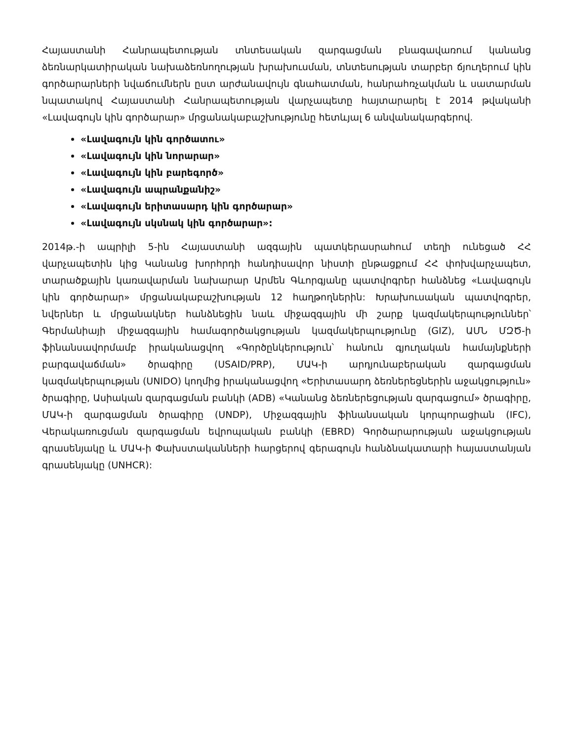Հայաստանի Հանրապետության տնտեսական զարգացման բնագավառում կանանց ձեռնարկատիրական նախաձեռնողության խրախուսման, տնտեսության տարբեր ճյուղերում կին գործարարների նվաճումներն ըստ արժանավույն գնահատման, հանրահռչակման և սատարման նպատակով Հայաստանի Հանրապետության վարչապետը հայտարարել է 2014 թվականի «Լավագույն կին գործարար» մրցանակաբաշխությունը հետևյալ 6 անվանակարգերով.
«Լավագույն կին գործատու»
«Լավագույն կին նորարար»
«Լավագույն կին բարեգործ»
«Լավագույն ապրանքանիշ»
«Լավագույն երիտասարդ կին գործարար»
«Լավագույն սկսնակ կին գործարար»:
2014թ.-ի ապրիլի 5-ին Հայաստանի ազգային պատկերասրահում տեղի ունեցած ՀՀ վարչապետին կից Կանանց խորհրդի հանդիսավոր նիստի ընթացքում ՀՀ փոխվարչապետ, տարածքային կառավարման նախարար Արմեն Գևորգյանը պատվոգրեր հանձնեց «Լավագույն կին գործարար» մրցանակաբաշխության 12 հաղթողներին: Խրախուսական պատվոգրեր, նվերներ և մրցանակներ հանձնեցին նաև միջազգային մի շարք կազմակերպություններ՝ Գերմանիայի միջազգային համագործակցության կազմակերպությունը (GIZ), ԱՄՆ ՄԶԾ-ի ֆինանսավորմամբ իրականացվող «Գործընկերություն՝ հանուն գյուղական համայնքների բարգավաճման» ծրագիրը (USAID/PRP), ՄԱԿ-ի արդյունաբերական զարգացման կազմակերպության (UNIDO) կողմից իրականացվող «Երիտասարդ ձեռներեցներին աջակցություն» ծրագիրը, Ասիական զարգացման բանկի (ADB) «Կանանց ձեռներեցության զարգացում» ծրագիրը, ՄԱԿ-ի զարգացման ծրագիրը (UNDP), Միջազգային ֆինանսական կորպորացիան (IFC), Վերակառուցման զարգացման եվրոպական բանկի (EBRD) Գործարարության աջակցության գրասենյակը և ՄԱԿ-ի Փախստականների հարցերով գերագույն հանձնակատարի հայաստանյան գրասենյակը (UNHCR):